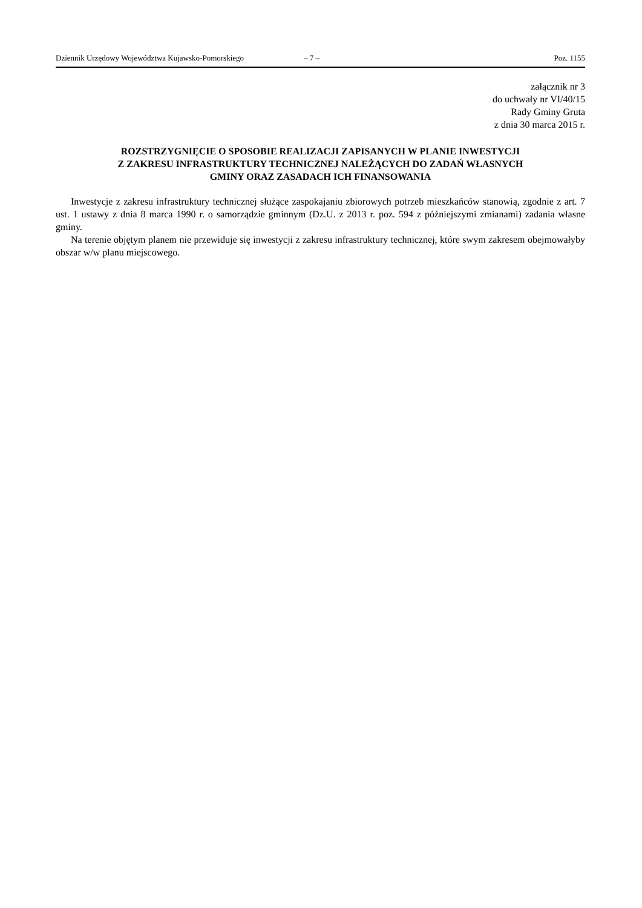Dziennik Urzędowy Województwa Kujawsko-Pomorskiego – 7 – Poz. 1155
załącznik nr 3
do uchwały nr VI/40/15
Rady Gminy Gruta
z dnia 30 marca 2015 r.
ROZSTRZYGNIĘCIE O SPOSOBIE REALIZACJI ZAPISANYCH W PLANIE INWESTYCJI
Z ZAKRESU INFRASTRUKTURY TECHNICZNEJ NALEŻĄCYCH DO ZADAŃ WŁASNYCH
GMINY ORAZ ZASADACH ICH FINANSOWANIA
Inwestycje z zakresu infrastruktury technicznej służące zaspokajaniu zbiorowych potrzeb mieszkańców stanowią, zgodnie z art. 7 ust. 1 ustawy z dnia 8 marca 1990 r. o samorządzie gminnym (Dz.U. z 2013 r. poz. 594 z późniejszymi zmianami) zadania własne gminy.
Na terenie objętym planem nie przewiduje się inwestycji z zakresu infrastruktury technicznej, które swym zakresem obejmowałyby obszar w/w planu miejscowego.